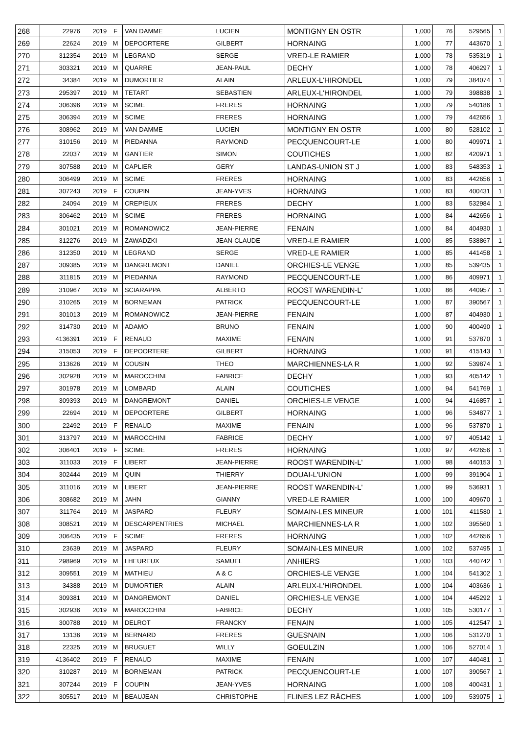| 268 | 22976 | 2019 | F | VAN DAMME | LUCIEN | MONTIGNY EN OSTR | 1,000 | 76 | 529565 | 1 |
| 269 | 22624 | 2019 | M | DEPOORTERE | GILBERT | HORNAING | 1,000 | 77 | 443670 | 1 |
| 270 | 312354 | 2019 | M | LEGRAND | SERGE | VRED-LE RAMIER | 1,000 | 78 | 535319 | 1 |
| 271 | 303321 | 2019 | M | QUARRE | JEAN-PAUL | DECHY | 1,000 | 78 | 406297 | 1 |
| 272 | 34384 | 2019 | M | DUMORTIER | ALAIN | ARLEUX-L'HIRONDEL | 1,000 | 79 | 384074 | 1 |
| 273 | 295397 | 2019 | M | TETART | SEBASTIEN | ARLEUX-L'HIRONDEL | 1,000 | 79 | 398838 | 1 |
| 274 | 306396 | 2019 | M | SCIME | FRERES | HORNAING | 1,000 | 79 | 540186 | 1 |
| 275 | 306394 | 2019 | M | SCIME | FRERES | HORNAING | 1,000 | 79 | 442656 | 1 |
| 276 | 308962 | 2019 | M | VAN DAMME | LUCIEN | MONTIGNY EN OSTR | 1,000 | 80 | 528102 | 1 |
| 277 | 310156 | 2019 | M | PIEDANNA | RAYMOND | PECQUENCOURT-LE | 1,000 | 80 | 409971 | 1 |
| 278 | 22037 | 2019 | M | GANTIER | SIMON | COUTICHES | 1,000 | 82 | 420971 | 1 |
| 279 | 307588 | 2019 | M | CAPLIER | GERY | LANDAS-UNION ST J | 1,000 | 83 | 548353 | 1 |
| 280 | 306499 | 2019 | M | SCIME | FRERES | HORNAING | 1,000 | 83 | 442656 | 1 |
| 281 | 307243 | 2019 | F | COUPIN | JEAN-YVES | HORNAING | 1,000 | 83 | 400431 | 1 |
| 282 | 24094 | 2019 | M | CREPIEUX | FRERES | DECHY | 1,000 | 83 | 532984 | 1 |
| 283 | 306462 | 2019 | M | SCIME | FRERES | HORNAING | 1,000 | 84 | 442656 | 1 |
| 284 | 301021 | 2019 | M | ROMANOWICZ | JEAN-PIERRE | FENAIN | 1,000 | 84 | 404930 | 1 |
| 285 | 312276 | 2019 | M | ZAWADZKI | JEAN-CLAUDE | VRED-LE RAMIER | 1,000 | 85 | 538867 | 1 |
| 286 | 312350 | 2019 | M | LEGRAND | SERGE | VRED-LE RAMIER | 1,000 | 85 | 441458 | 1 |
| 287 | 309385 | 2019 | M | DANGREMONT | DANIEL | ORCHIES-LE VENGE | 1,000 | 85 | 539435 | 1 |
| 288 | 311815 | 2019 | M | PIEDANNA | RAYMOND | PECQUENCOURT-LE | 1,000 | 86 | 409971 | 1 |
| 289 | 310967 | 2019 | M | SCIARAPPA | ALBERTO | ROOST WARENDIN-L' | 1,000 | 86 | 440957 | 1 |
| 290 | 310265 | 2019 | M | BORNEMAN | PATRICK | PECQUENCOURT-LE | 1,000 | 87 | 390567 | 1 |
| 291 | 301013 | 2019 | M | ROMANOWICZ | JEAN-PIERRE | FENAIN | 1,000 | 87 | 404930 | 1 |
| 292 | 314730 | 2019 | M | ADAMO | BRUNO | FENAIN | 1,000 | 90 | 400490 | 1 |
| 293 | 4136391 | 2019 | F | RENAUD | MAXIME | FENAIN | 1,000 | 91 | 537870 | 1 |
| 294 | 315053 | 2019 | F | DEPOORTERE | GILBERT | HORNAING | 1,000 | 91 | 415143 | 1 |
| 295 | 313626 | 2019 | M | COUSIN | THEO | MARCHIENNES-LA R | 1,000 | 92 | 539874 | 1 |
| 296 | 302928 | 2019 | M | MAROCCHINI | FABRICE | DECHY | 1,000 | 93 | 405142 | 1 |
| 297 | 301978 | 2019 | M | LOMBARD | ALAIN | COUTICHES | 1,000 | 94 | 541769 | 1 |
| 298 | 309393 | 2019 | M | DANGREMONT | DANIEL | ORCHIES-LE VENGE | 1,000 | 94 | 416857 | 1 |
| 299 | 22694 | 2019 | M | DEPOORTERE | GILBERT | HORNAING | 1,000 | 96 | 534877 | 1 |
| 300 | 22492 | 2019 | F | RENAUD | MAXIME | FENAIN | 1,000 | 96 | 537870 | 1 |
| 301 | 313797 | 2019 | M | MAROCCHINI | FABRICE | DECHY | 1,000 | 97 | 405142 | 1 |
| 302 | 306401 | 2019 | F | SCIME | FRERES | HORNAING | 1,000 | 97 | 442656 | 1 |
| 303 | 311033 | 2019 | F | LIBERT | JEAN-PIERRE | ROOST WARENDIN-L' | 1,000 | 98 | 440153 | 1 |
| 304 | 302444 | 2019 | M | QUIN | THIERRY | DOUAI-L'UNION | 1,000 | 99 | 391904 | 1 |
| 305 | 311016 | 2019 | M | LIBERT | JEAN-PIERRE | ROOST WARENDIN-L' | 1,000 | 99 | 536931 | 1 |
| 306 | 308682 | 2019 | M | JAHN | GIANNY | VRED-LE RAMIER | 1,000 | 100 | 409670 | 1 |
| 307 | 311764 | 2019 | M | JASPARD | FLEURY | SOMAIN-LES MINEUR | 1,000 | 101 | 411580 | 1 |
| 308 | 308521 | 2019 | M | DESCARPENTRIES | MICHAEL | MARCHIENNES-LA R | 1,000 | 102 | 395560 | 1 |
| 309 | 306435 | 2019 | F | SCIME | FRERES | HORNAING | 1,000 | 102 | 442656 | 1 |
| 310 | 23639 | 2019 | M | JASPARD | FLEURY | SOMAIN-LES MINEUR | 1,000 | 102 | 537495 | 1 |
| 311 | 298969 | 2019 | M | LHEUREUX | SAMUEL | ANHIERS | 1,000 | 103 | 440742 | 1 |
| 312 | 309551 | 2019 | M | MATHIEU | A & C | ORCHIES-LE VENGE | 1,000 | 104 | 541302 | 1 |
| 313 | 34388 | 2019 | M | DUMORTIER | ALAIN | ARLEUX-L'HIRONDEL | 1,000 | 104 | 403636 | 1 |
| 314 | 309381 | 2019 | M | DANGREMONT | DANIEL | ORCHIES-LE VENGE | 1,000 | 104 | 445292 | 1 |
| 315 | 302936 | 2019 | M | MAROCCHINI | FABRICE | DECHY | 1,000 | 105 | 530177 | 1 |
| 316 | 300788 | 2019 | M | DELROT | FRANCKY | FENAIN | 1,000 | 105 | 412547 | 1 |
| 317 | 13136 | 2019 | M | BERNARD | FRERES | GUESNAIN | 1,000 | 106 | 531270 | 1 |
| 318 | 22325 | 2019 | M | BRUGUET | WILLY | GOEULZIN | 1,000 | 106 | 527014 | 1 |
| 319 | 4136402 | 2019 | F | RENAUD | MAXIME | FENAIN | 1,000 | 107 | 440481 | 1 |
| 320 | 310287 | 2019 | M | BORNEMAN | PATRICK | PECQUENCOURT-LE | 1,000 | 107 | 390567 | 1 |
| 321 | 307244 | 2019 | F | COUPIN | JEAN-YVES | HORNAING | 1,000 | 108 | 400431 | 1 |
| 322 | 305517 | 2019 | M | BEAUJEAN | CHRISTOPHE | FLINES LEZ RÂCHES | 1,000 | 109 | 539075 | 1 |